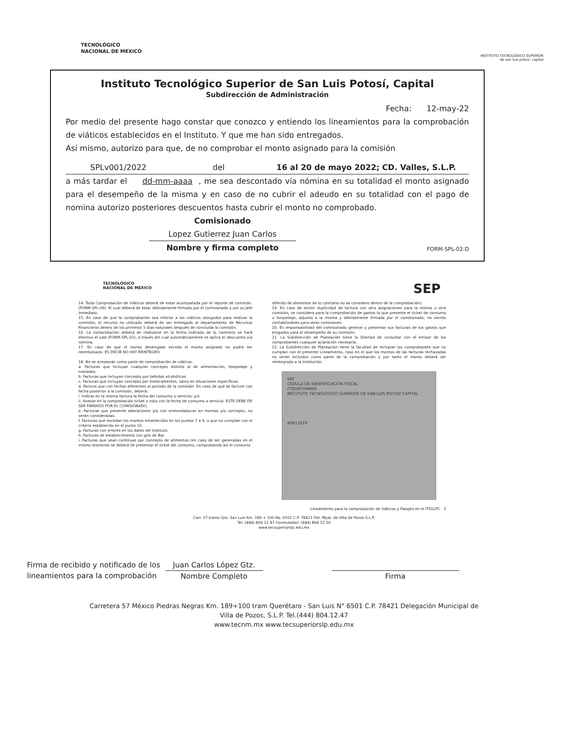TECNOLÓGICO
NACIONAL DE MEXICO
INSTITUTO TECNOLÓGICO SUPERIOR
de san luis potosí, capital
Instituto Tecnológico Superior de San Luis Potosí, Capital
Subdirección de Administración
Fecha: 12-may-22
Por medio del presente hago constar que conozco y entiendo los lineamientos para la comprobación de viáticos establecidos en el Instituto. Y que me han sido entregados.
Así mismo, autorizo para que, de no comprobar el monto asignado para la comisión
SPLv001/2022 del 16 al 20 de mayo 2022; CD. Valles, S.L.P.
a más tardar el dd-mm-aaaa , me sea descontado vía nómina en su totalidad el monto asignado para el desempeño de la misma y en caso de no cubrir el adeudo en su totalidad con el pago de nomina autorizo posteriores descuentos hasta cubrir el monto no comprobado.
Comisionado
Lopez Gutierrez Juan Carlos
Nombre y firma completo
FORM-SPL-02-D
TECNOLÓGICO
NACIONAL DE MÉXICO SEP
14. Toda Comprobación de Viáticos deberá de estar acompañada por el reporte de comisión. (FORM-SPL-09). El cual deberá de estar debidamente firmado por el comisionado y por su Jefe inmediato.
15. En caso de que la comprobación sea inferior a los viáticos otorgados para realizar la comisión, el recurso no utilizado deberá de ser entregado al departamento de Recursos Financieros dentro de los primeros 5 días naturales después de concluida la comisión.
16. La comprobación deberá de realizarse en la fecha indicada de lo contrario se hará efectivo el vale (FORM-SPL-02), a través del cual automáticamente se aplica el descuento vía nómina.
17. En caso de que el monto devengado exceda el monto asignado no podrá ser reembolsado. ES DECIR NO HAY REINTEGRO.
18. No se aceptarán como parte de comprobación de viáticos:
a. Facturas que incluyan cualquier concepto distinto al de alimentación, hospedaje y traslados.
b. Facturas que incluyan concepto por bebidas alcohólicas.
c. Facturas que incluyan concepto por medicamentos, salvo en situaciones específicas.
d. Factura que con fechas diferentes al periodo de la comisión. En caso de que se facture con fecha posterior a la comisión, deberá:
i. Indicar en la misma factura la fecha del consumo o servicio; y/o
ii. Anexar en la comprobación ticket o nota con la fecha de consumo o servicio. ESTE DEBE DE SER FIRMADO POR EL COMISIONADO.
e. Facturas que presente alteraciones y/o con enmendaduras en montos y/o concepto, no serán consideradas.
f. Facturas que excedan los montos establecidos en los puntos 7 a 9, o que no cumplan con el criterio establecido en el punto 10.
g. Facturas con errores en los datos del Instituto.
h. Facturas de establecimiento con giro de Bar.
i. Facturas que sean continuas por concepto de alimentos (en caso de ser generadas en el mismo momento se deberá de presentar el ticket del consumo, comprobando así el consumo
diferido de alimentos de lo contrario no se considera dentro de la comprobación).
19. En caso de existir duplicidad de factura con otra asignaciones para la misma u otra comisión, se considera para la comprobación de gastos la que presente el ticket de consumo u hospedaje, adjunta a la misma y debidamente firmada por el comisionado, no siendo contabilizables para otras comisiones.
20. Es responsabilidad del comisionado generar y presentar sus facturas de los gastos que erogados para el desempeño de su comisión.
21. La Subdirección de Planeación tiene la libertad de consultar con el emisor de los comprobantes cualquier aclaración necesaria.
22. La Subdirección de Planeación tiene la facultad de rechazar los comprobantes que no cumplan con el presente Lineamiento, caso en el que los montos de las facturas rechazadas no serán incluidos como parte de la comprobación y por tanto el monto deberá ser reintegrado a la Institución.
SAT
CÉDULA DE IDENTIFICACIÓN FISCAL
ITS030704M68
INSTITUTO TECNOLÓGICO SUPERIOR DE SAN LUIS POTOSÍ CAPITAL
A0611019
Lineamiento para la comprobación de Viáticos y Pasajes en el ITSSLPC 2
Carr. 57 tramo Qro. San Luis Km. 189 + 100 No. 6501 C.P. 78421 Del. Mpal. de Villa de Pozos S.L.P.
Tel. (444) 804 12 47 Conmutador: (444) 804 12 20
www.tecsuperiorslp.edu.mx
Firma de recibido y notificado de los
lineamientos para la comprobación
Juan Carlos López Gtz.
Nombre Completo
Firma
Carretera 57 México Piedras Negras Km. 189+100 tram Querétaro - San Luis N° 6501 C.P. 78421 Delegación Municipal de
Villa de Pozos, S.L.P. Tel.(444) 804.12.47
www.tecnm.mx www.tecsuperiorslp.edu.mx